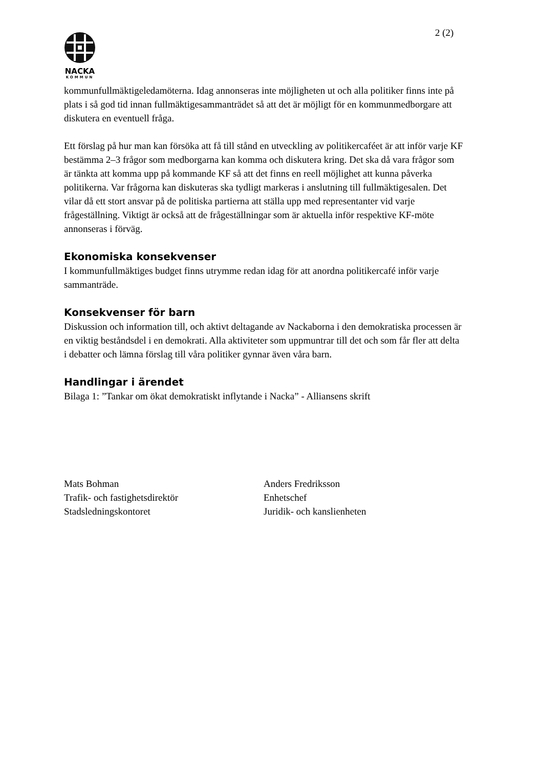2 (2)
NACKA
KOMMUN
kommunfullmäktigeledamöterna. Idag annonseras inte möjligheten ut och alla politiker finns inte på plats i så god tid innan fullmäktigesammanträdet så att det är möjligt för en kommunmedborgare att diskutera en eventuell fråga.
Ett förslag på hur man kan försöka att få till stånd en utveckling av politikercaféet är att inför varje KF bestämma 2–3 frågor som medborgarna kan komma och diskutera kring. Det ska då vara frågor som är tänkta att komma upp på kommande KF så att det finns en reell möjlighet att kunna påverka politikerna. Var frågorna kan diskuteras ska tydligt markeras i anslutning till fullmäktigesalen. Det vilar då ett stort ansvar på de politiska partierna att ställa upp med representanter vid varje frågeställning. Viktigt är också att de frågeställningar som är aktuella inför respektive KF-möte annonseras i förväg.
Ekonomiska konsekvenser
I kommunfullmäktiges budget finns utrymme redan idag för att anordna politikercafé inför varje sammanträde.
Konsekvenser för barn
Diskussion och information till, och aktivt deltagande av Nackaborna i den demokratiska processen är en viktig beståndsdel i en demokrati. Alla aktiviteter som uppmuntrar till det och som får fler att delta i debatter och lämna förslag till våra politiker gynnar även våra barn.
Handlingar i ärendet
Bilaga 1: ”Tankar om ökat demokratiskt inflytande i Nacka” - Alliansens skrift
Mats Bohman
Trafik- och fastighetsdirektör
Stadsledningskontoret
Anders Fredriksson
Enhetschef
Juridik- och kanslienheten